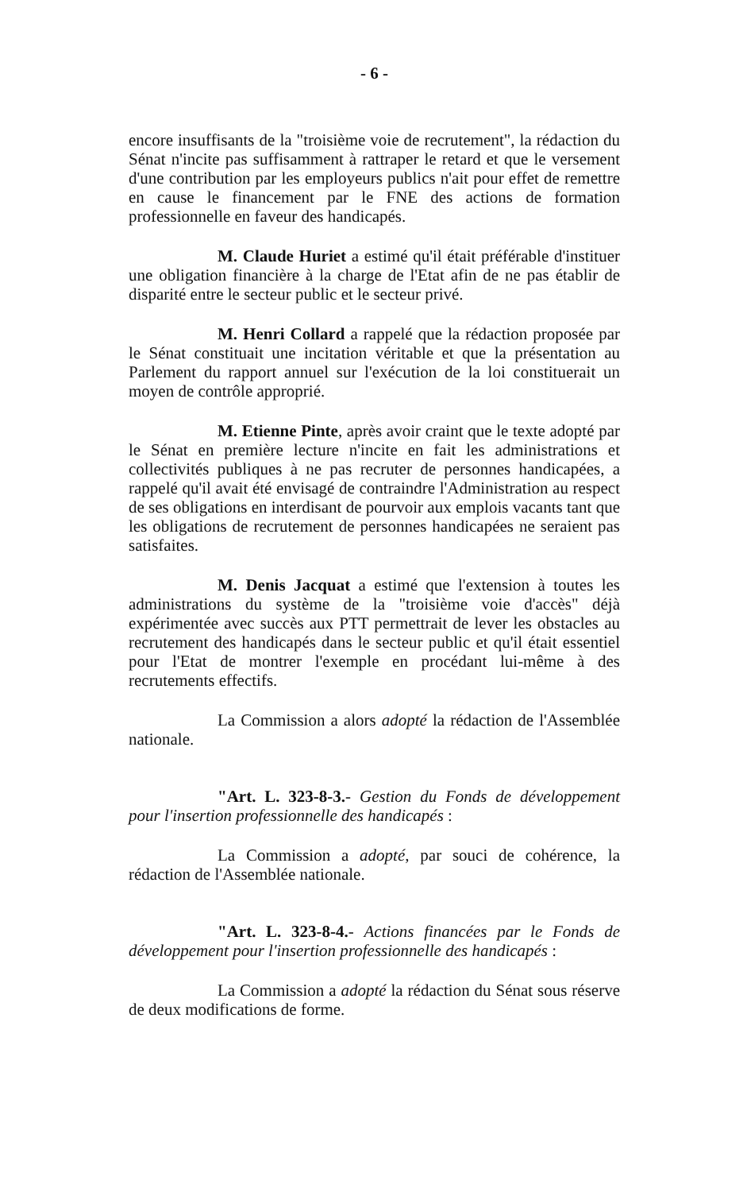- 6 -
encore insuffisants de la "troisième voie de recrutement", la rédaction du Sénat n'incite pas suffisamment à rattraper le retard et que le versement d'une contribution par les employeurs publics n'ait pour effet de remettre en cause le financement par le FNE des actions de formation professionnelle en faveur des handicapés.
M. Claude Huriet a estimé qu'il était préférable d'instituer une obligation financière à la charge de l'Etat afin de ne pas établir de disparité entre le secteur public et le secteur privé.
M. Henri Collard a rappelé que la rédaction proposée par le Sénat constituait une incitation véritable et que la présentation au Parlement du rapport annuel sur l'exécution de la loi constituerait un moyen de contrôle approprié.
M. Etienne Pinte, après avoir craint que le texte adopté par le Sénat en première lecture n'incite en fait les administrations et collectivités publiques à ne pas recruter de personnes handicapées, a rappelé qu'il avait été envisagé de contraindre l'Administration au respect de ses obligations en interdisant de pourvoir aux emplois vacants tant que les obligations de recrutement de personnes handicapées ne seraient pas satisfaites.
M. Denis Jacquat a estimé que l'extension à toutes les administrations du système de la "troisième voie d'accès" déjà expérimentée avec succès aux PTT permettrait de lever les obstacles au recrutement des handicapés dans le secteur public et qu'il était essentiel pour l'Etat de montrer l'exemple en procédant lui-même à des recrutements effectifs.
La Commission a alors adopté la rédaction de l'Assemblée nationale.
"Art. L. 323-8-3.- Gestion du Fonds de développement pour l'insertion professionnelle des handicapés :
La Commission a adopté, par souci de cohérence, la rédaction de l'Assemblée nationale.
"Art. L. 323-8-4.- Actions financées par le Fonds de développement pour l'insertion professionnelle des handicapés :
La Commission a adopté la rédaction du Sénat sous réserve de deux modifications de forme.